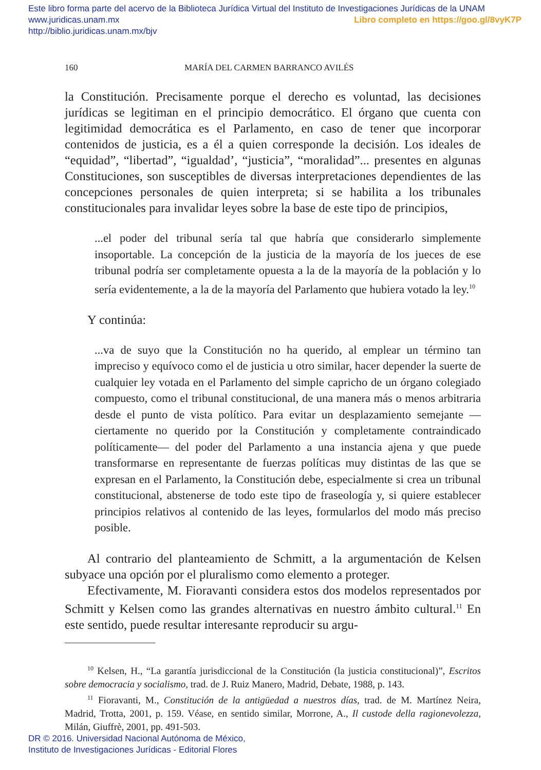Este libro forma parte del acervo de la Biblioteca Jurídica Virtual del Instituto de Investigaciones Jurídicas de la UNAM
www.juridicas.unam.mx Libro completo en https://goo.gl/8vyK7P
http://biblio.juridicas.unam.mx/bjv
160 MARÍA DEL CARMEN BARRANCO AVILÉS
la Constitución. Precisamente porque el derecho es voluntad, las decisiones jurídicas se legitiman en el principio democrático. El órgano que cuenta con legitimidad democrática es el Parlamento, en caso de tener que incorporar contenidos de justicia, es a él a quien corresponde la decisión. Los ideales de “equidad”, “libertad”, “igualdad’, “justicia”, “moralidad”... presentes en algunas Constituciones, son susceptibles de diversas interpretaciones dependientes de las concepciones personales de quien interpreta; si se habilita a los tribunales constitucionales para invalidar leyes sobre la base de este tipo de principios,
...el poder del tribunal sería tal que habría que considerarlo simplemente insoportable. La concepción de la justicia de la mayoría de los jueces de ese tribunal podría ser completamente opuesta a la de la mayoría de la población y lo sería evidentemente, a la de la mayoría del Parlamento que hubiera votado la ley.<sup>10</sup>
Y continúa:
...va de suyo que la Constitución no ha querido, al emplear un término tan impreciso y equívoco como el de justicia u otro similar, hacer depender la suerte de cualquier ley votada en el Parlamento del simple capricho de un órgano colegiado compuesto, como el tribunal constitucional, de una manera más o menos arbitraria desde el punto de vista político. Para evitar un desplazamiento semejante —ciertamente no querido por la Constitución y completamente contraindicado políticamente— del poder del Parlamento a una instancia ajena y que puede transformarse en representante de fuerzas políticas muy distintas de las que se expresan en el Parlamento, la Constitución debe, especialmente si crea un tribunal constitucional, abstenerse de todo este tipo de fraseología y, si quiere establecer principios relativos al contenido de las leyes, formularlos del modo más preciso posible.
Al contrario del planteamiento de Schmitt, a la argumentación de Kelsen subyace una opción por el pluralismo como elemento a proteger.
Efectivamente, M. Fioravanti considera estos dos modelos representados por Schmitt y Kelsen como las grandes alternativas en nuestro ámbito cultural.<sup>11</sup> En este sentido, puede resultar interesante reproducir su argu-
<sup>10</sup> Kelsen, H., “La garantía jurisdiccional de la Constitución (la justicia constitucional)”, Escritos sobre democracia y socialismo, trad. de J. Ruiz Manero, Madrid, Debate, 1988, p. 143.
<sup>11</sup> Fioravanti, M., Constitución de la antigüedad a nuestros días, trad. de M. Martínez Neira, Madrid, Trotta, 2001, p. 159. Véase, en sentido similar, Morrone, A., Il custode della ragionevolezza, Milán, Giuffrè, 2001, pp. 491-503.
DR © 2016. Universidad Nacional Autónoma de México,
Instituto de Investigaciones Jurídicas - Editorial Flores